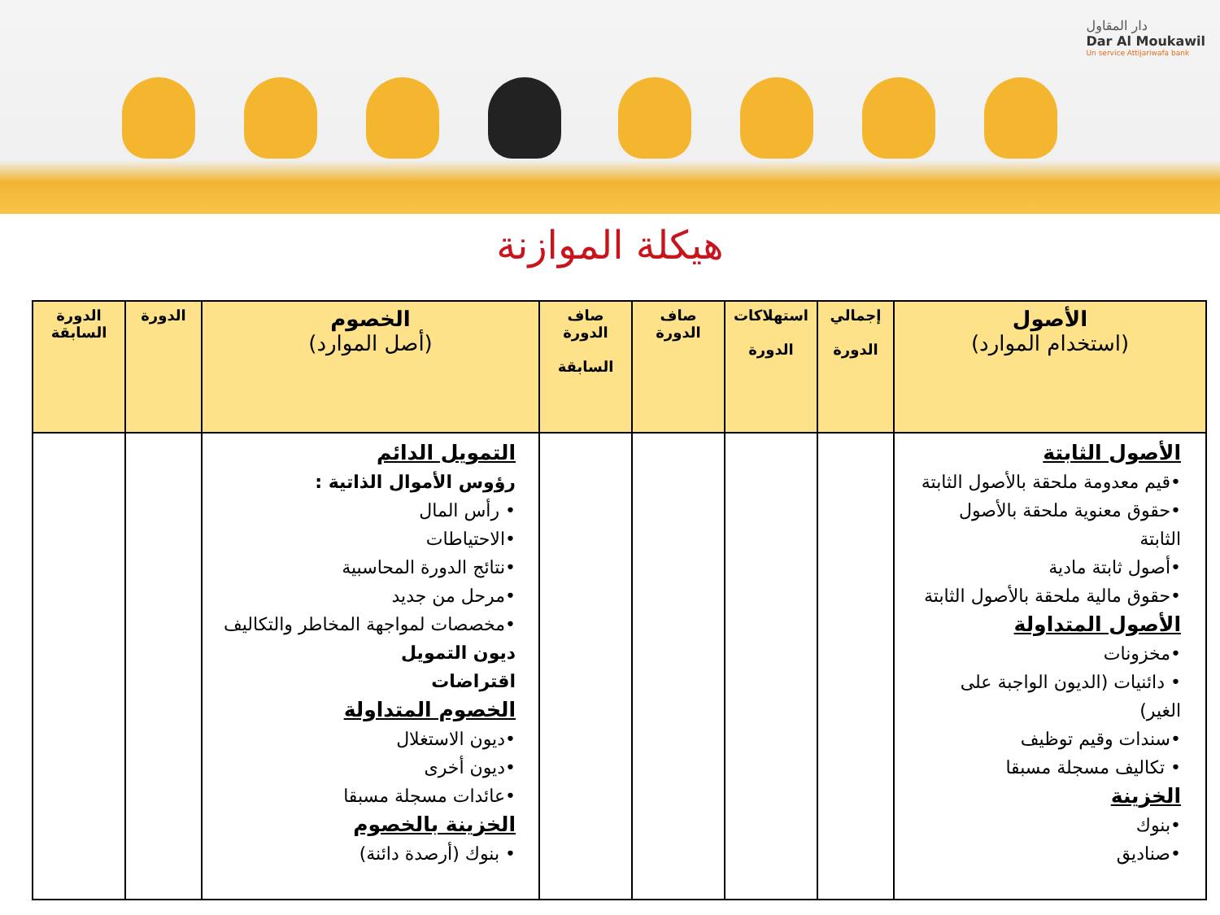دار المقاول
Dar Al Moukawil
Un service Attijariwafa bank
هيكلة الموازنة
| الأصول (استخدام الموارد) | إجمالي الدورة | استهلاكات الدورة | صاف الدورة | صاف الدورة السابقة | الخصوم (أصل الموارد) | الدورة | الدورة السابقة |
| --- | --- | --- | --- | --- | --- | --- | --- |
| الأصول الثابتة •قيم معدومة ملحقة بالأصول الثابتة •حقوق معنوية ملحقة بالأصول الثابتة •أصول ثابتة مادية •حقوق مالية ملحقة بالأصول الثابتة الأصول المتداولة •مخزونات • دائنيات (الديون الواجبة على الغير) •سندات وقيم توظيف • تكاليف مسجلة مسبقا الخزينة •بنوك •صناديق | | | | | التمويل الدائم رؤوس الأموال الذاتية : • رأس المال •الاحتياطات •نتائج الدورة المحاسبية •مرحل من جديد •مخصصات لمواجهة المخاطر والتكاليف ديون التمويل اقتراضات الخصوم المتداولة •ديون الاستغلال •ديون أخرى •عائدات مسجلة مسبقا الخزينة بالخصوم • بنوك (أرصدة دائنة) | | |